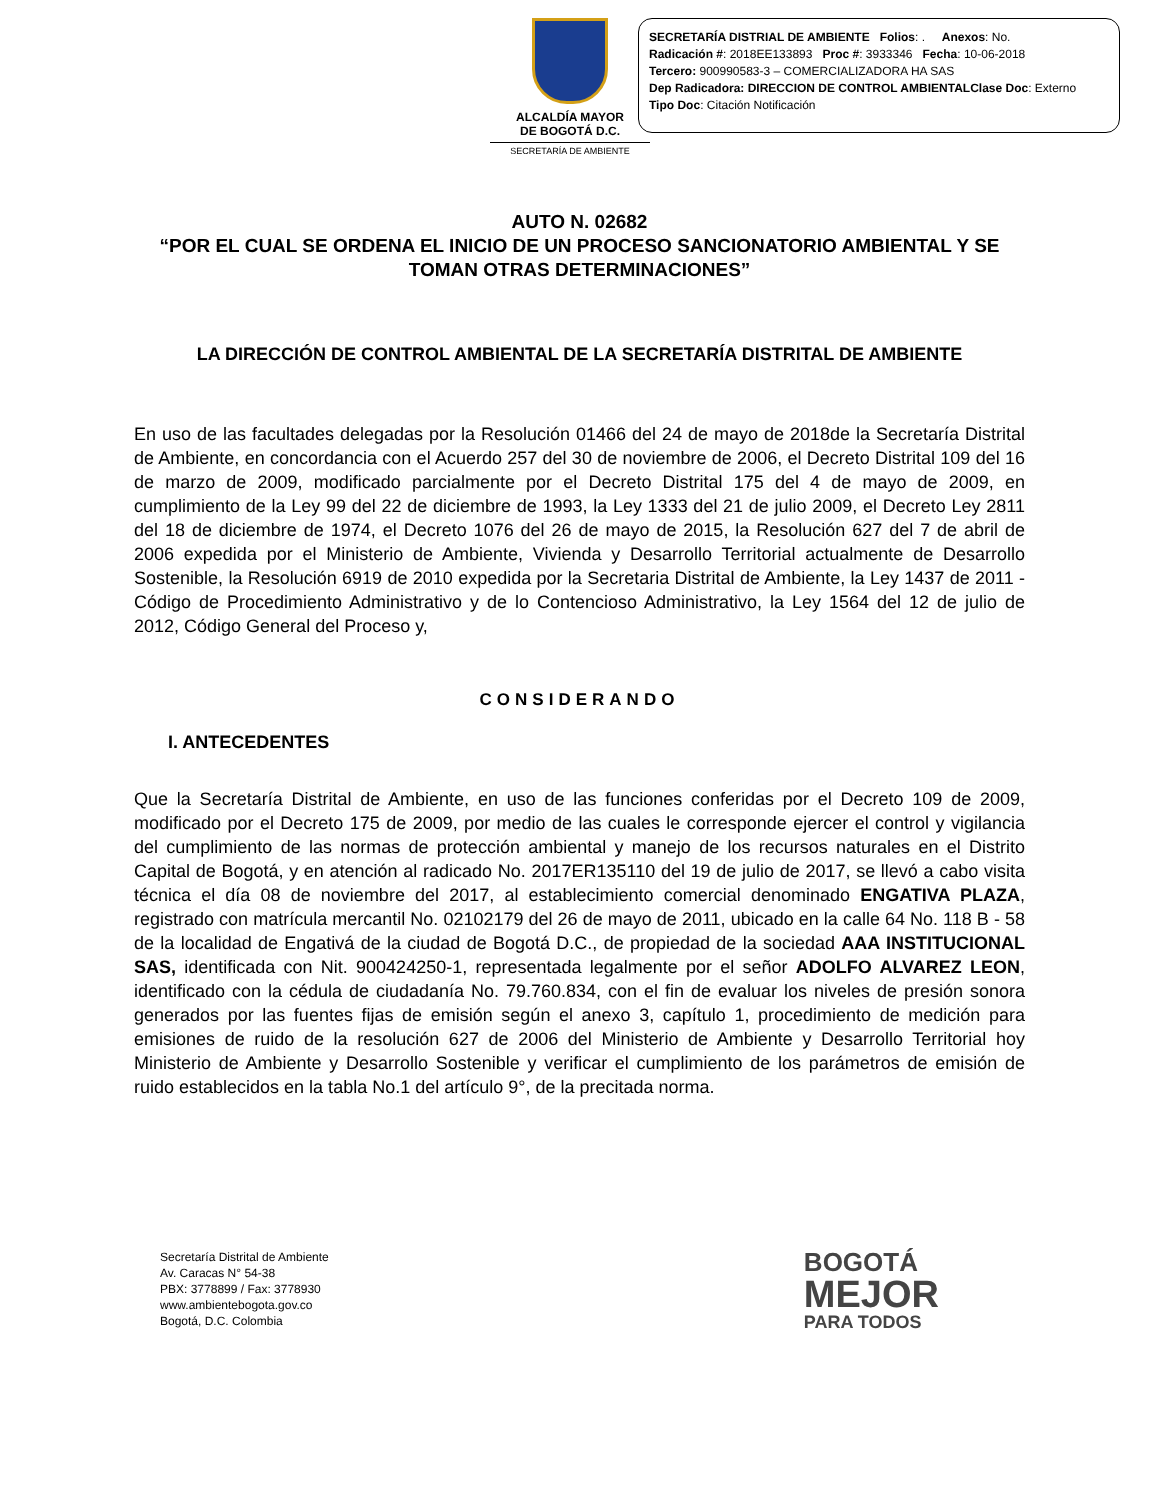ALCALDÍA MAYOR
DE BOGOTÁ D.C.
SECRETARÍA DE AMBIENTE
SECRETARÍA DISTRIAL DE AMBIENTE Folios: . Anexos: No.
Radicación #: 2018EE133893 Proc #: 3933346 Fecha: 10-06-2018
Tercero: 900990583-3 – COMERCIALIZADORA HA SAS
Dep Radicadora: DIRECCION DE CONTROL AMBIENTALClase Doc: Externo
Tipo Doc: Citación Notificación
AUTO N. 02682
“POR EL CUAL SE ORDENA EL INICIO DE UN PROCESO SANCIONATORIO AMBIENTAL Y SE TOMAN OTRAS DETERMINACIONES”
LA DIRECCIÓN DE CONTROL AMBIENTAL DE LA SECRETARÍA DISTRITAL DE AMBIENTE
En uso de las facultades delegadas por la Resolución 01466 del 24 de mayo de 2018de la Secretaría Distrital de Ambiente, en concordancia con el Acuerdo 257 del 30 de noviembre de 2006, el Decreto Distrital 109 del 16 de marzo de 2009, modificado parcialmente por el Decreto Distrital 175 del 4 de mayo de 2009, en cumplimiento de la Ley 99 del 22 de diciembre de 1993, la Ley 1333 del 21 de julio 2009, el Decreto Ley 2811 del 18 de diciembre de 1974, el Decreto 1076 del 26 de mayo de 2015, la Resolución 627 del 7 de abril de 2006 expedida por el Ministerio de Ambiente, Vivienda y Desarrollo Territorial actualmente de Desarrollo Sostenible, la Resolución 6919 de 2010 expedida por la Secretaria Distrital de Ambiente, la Ley 1437 de 2011 - Código de Procedimiento Administrativo y de lo Contencioso Administrativo, la Ley 1564 del 12 de julio de 2012, Código General del Proceso y,
CONSIDERANDO
I. ANTECEDENTES
Que la Secretaría Distrital de Ambiente, en uso de las funciones conferidas por el Decreto 109 de 2009, modificado por el Decreto 175 de 2009, por medio de las cuales le corresponde ejercer el control y vigilancia del cumplimiento de las normas de protección ambiental y manejo de los recursos naturales en el Distrito Capital de Bogotá, y en atención al radicado No. 2017ER135110 del 19 de julio de 2017, se llevó a cabo visita técnica el día 08 de noviembre del 2017, al establecimiento comercial denominado ENGATIVA PLAZA, registrado con matrícula mercantil No. 02102179 del 26 de mayo de 2011, ubicado en la calle 64 No. 118 B - 58 de la localidad de Engativá de la ciudad de Bogotá D.C., de propiedad de la sociedad AAA INSTITUCIONAL SAS, identificada con Nit. 900424250-1, representada legalmente por el señor ADOLFO ALVAREZ LEON, identificado con la cédula de ciudadanía No. 79.760.834, con el fin de evaluar los niveles de presión sonora generados por las fuentes fijas de emisión según el anexo 3, capítulo 1, procedimiento de medición para emisiones de ruido de la resolución 627 de 2006 del Ministerio de Ambiente y Desarrollo Territorial hoy Ministerio de Ambiente y Desarrollo Sostenible y verificar el cumplimiento de los parámetros de emisión de ruido establecidos en la tabla No.1 del artículo 9°, de la precitada norma.
Secretaría Distrital de Ambiente
Av. Caracas N° 54-38
PBX: 3778899 / Fax: 3778930
www.ambientebogota.gov.co
Bogotá, D.C. Colombia
BOGOTÁ
MEJOR
PARA TODOS